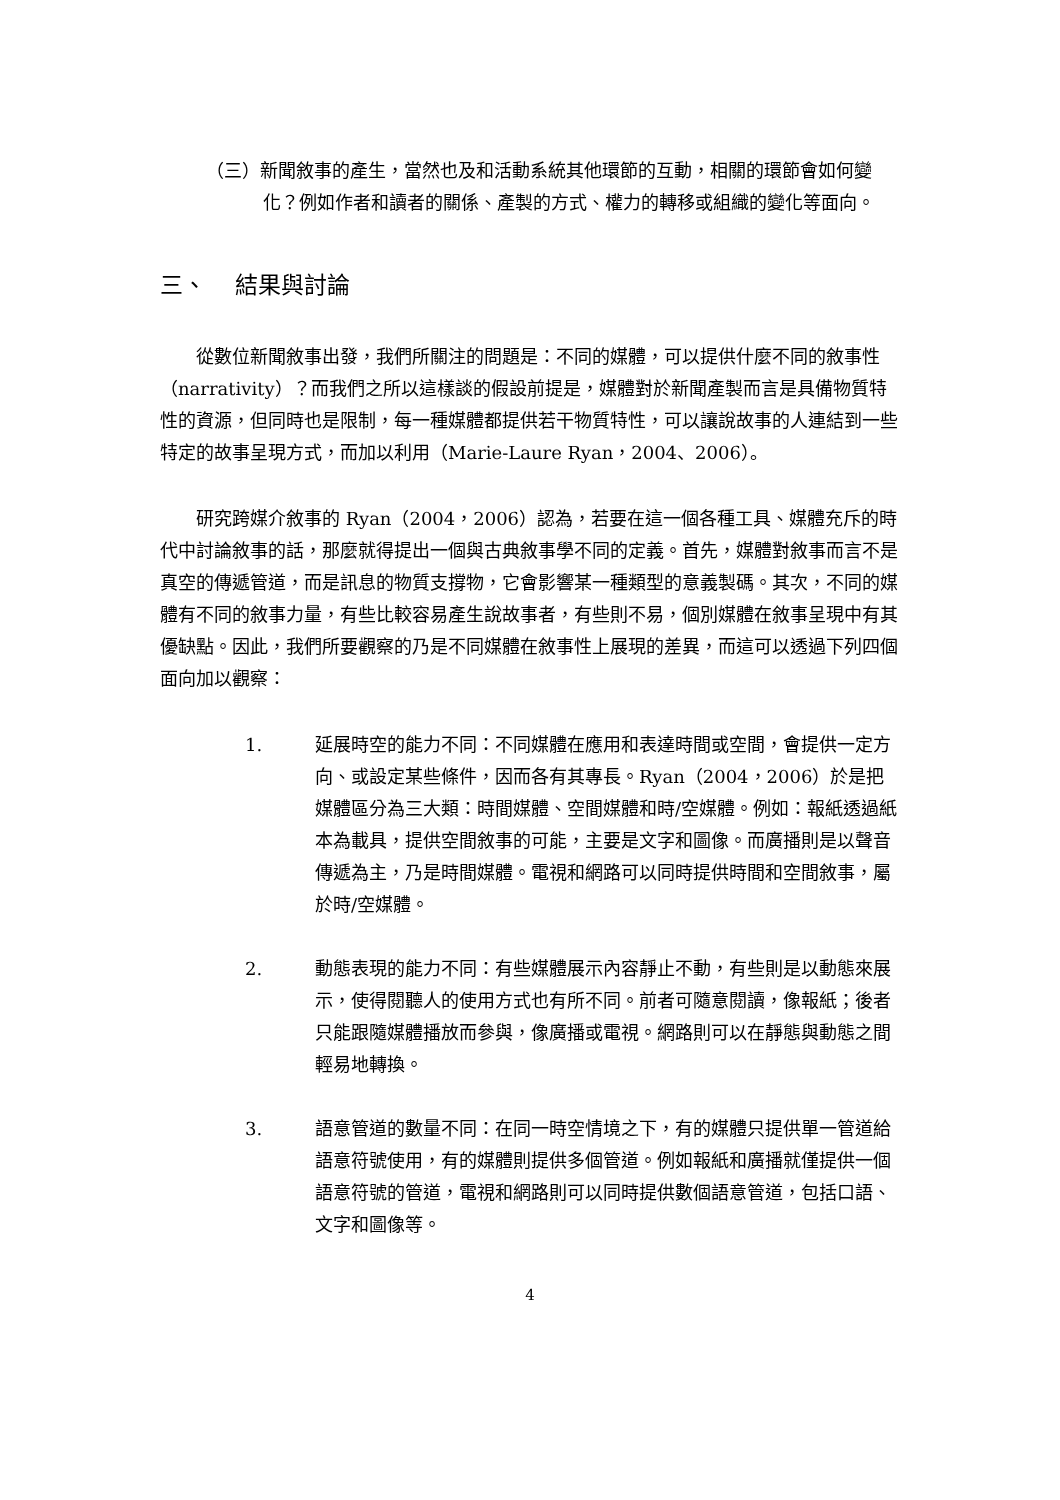（三）新聞敘事的產生，當然也及和活動系統其他環節的互動，相關的環節會如何變化？例如作者和讀者的關係、產製的方式、權力的轉移或組織的變化等面向。
三、 結果與討論
從數位新聞敘事出發，我們所關注的問題是：不同的媒體，可以提供什麼不同的敘事性（narrativity）？而我們之所以這樣談的假設前提是，媒體對於新聞產製而言是具備物質特性的資源，但同時也是限制，每一種媒體都提供若干物質特性，可以讓說故事的人連結到一些特定的故事呈現方式，而加以利用（Marie-Laure Ryan，2004、2006）。
研究跨媒介敘事的 Ryan（2004，2006）認為，若要在這一個各種工具、媒體充斥的時代中討論敘事的話，那麼就得提出一個與古典敘事學不同的定義。首先，媒體對敘事而言不是真空的傳遞管道，而是訊息的物質支撐物，它會影響某一種類型的意義製碼。其次，不同的媒體有不同的敘事力量，有些比較容易產生說故事者，有些則不易，個別媒體在敘事呈現中有其優缺點。因此，我們所要觀察的乃是不同媒體在敘事性上展現的差異，而這可以透過下列四個面向加以觀察：
1. 延展時空的能力不同：不同媒體在應用和表達時間或空間，會提供一定方向、或設定某些條件，因而各有其專長。Ryan（2004，2006）於是把媒體區分為三大類：時間媒體、空間媒體和時/空媒體。例如：報紙透過紙本為載具，提供空間敘事的可能，主要是文字和圖像。而廣播則是以聲音傳遞為主，乃是時間媒體。電視和網路可以同時提供時間和空間敘事，屬於時/空媒體。
2. 動態表現的能力不同：有些媒體展示內容靜止不動，有些則是以動態來展示，使得閱聽人的使用方式也有所不同。前者可隨意閱讀，像報紙；後者只能跟隨媒體播放而參與，像廣播或電視。網路則可以在靜態與動態之間輕易地轉換。
3. 語意管道的數量不同：在同一時空情境之下，有的媒體只提供單一管道給語意符號使用，有的媒體則提供多個管道。例如報紙和廣播就僅提供一個語意符號的管道，電視和網路則可以同時提供數個語意管道，包括口語、文字和圖像等。
4